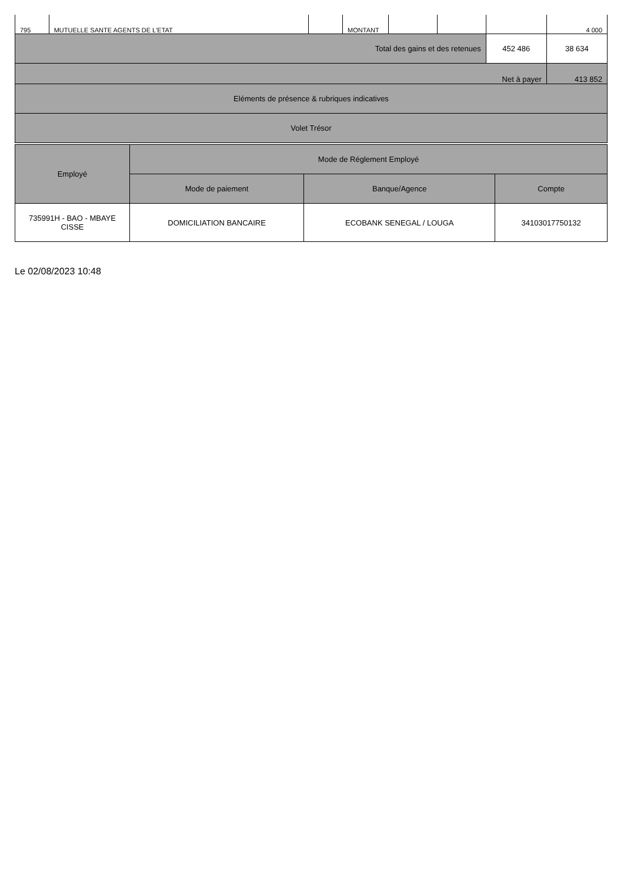| 795 | MUTUELLE SANTE AGENTS DE L'ETAT | | MONTANT | | | | 4 000 |
| Total des gains et des retenues | | | | | | 452 486 | 38 634 |
| Net à payer | | | | | | | 413 852 |
| Eléments de présence & rubriques indicatives | | | | | | | |
| Volet Trésor | | | | | | | |
| Employé | Mode de Réglement Employé | | |
| | Mode de paiement | Banque/Agence | Compte |
| 735991H - BAO - MBAYE CISSE | DOMICILIATION BANCAIRE | ECOBANK SENEGAL / LOUGA | 34103017750132 |
Le 02/08/2023 10:48